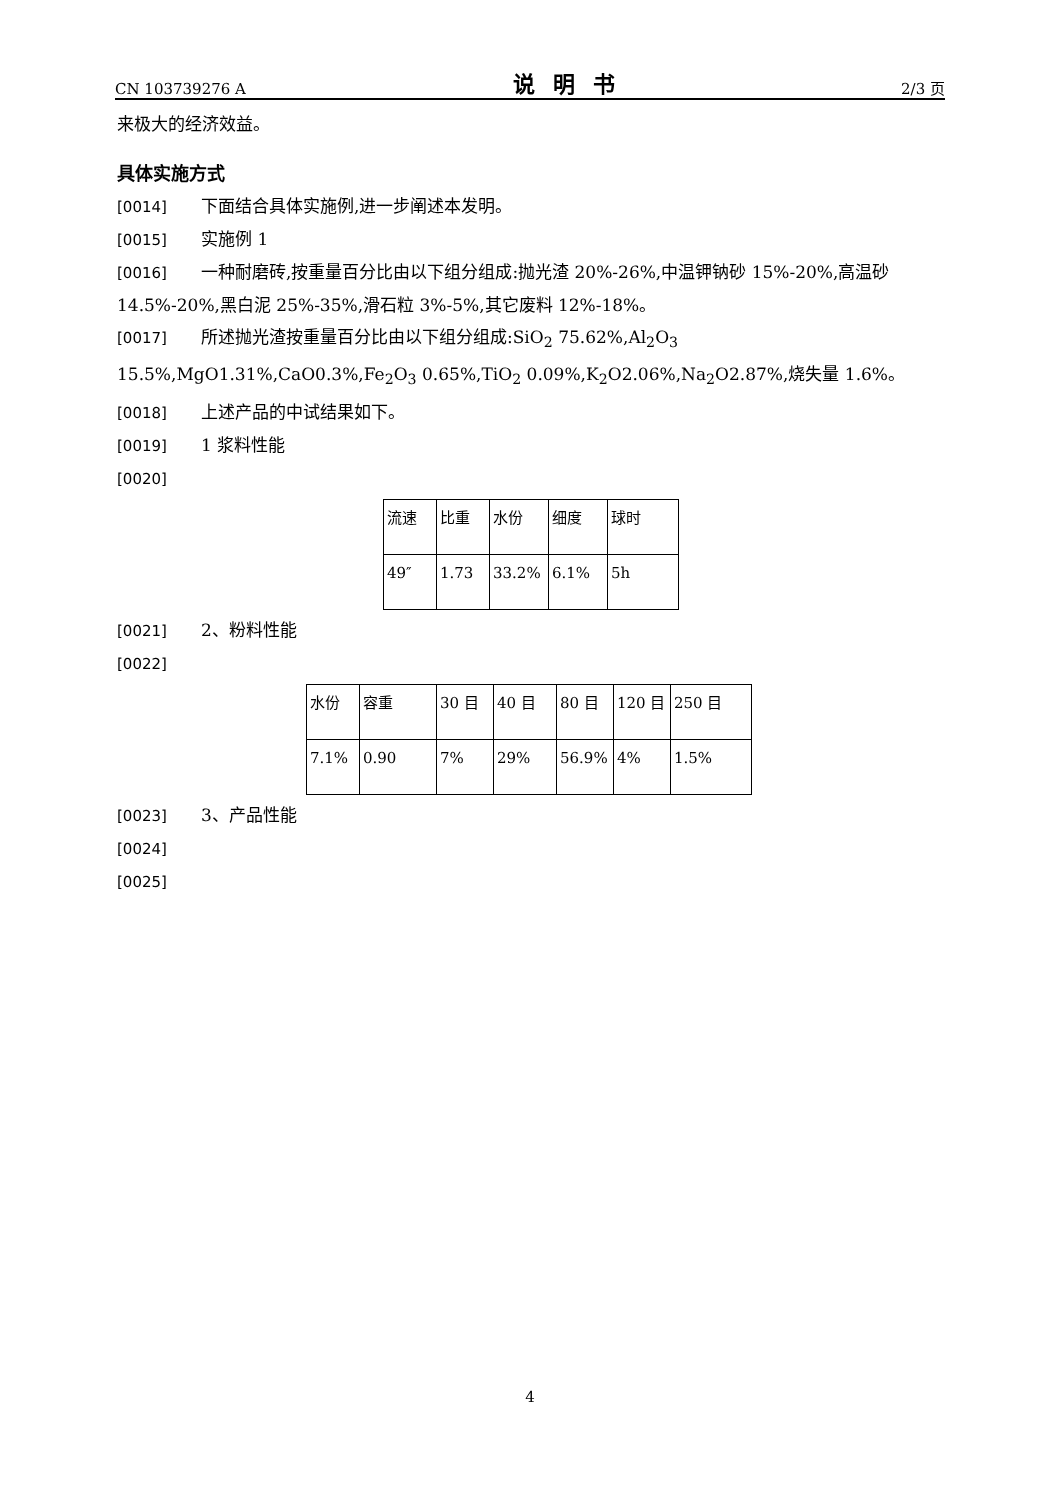CN 103739276 A 说明书 2/3 页
来极大的经济效益。
具体实施方式
[0014] 下面结合具体实施例,进一步阐述本发明。
[0015] 实施例 1
[0016] 一种耐磨砖,按重量百分比由以下组分组成:抛光渣 20%-26%,中温钾钠砂 15%-20%,高温砂 14.5%-20%,黑白泥 25%-35%,滑石粒 3%-5%,其它废料 12%-18%。
[0017] 所述抛光渣按重量百分比由以下组分组成:SiO<sub>2</sub> 75.62%,Al<sub>2</sub>O<sub>3</sub> 15.5%,MgO1.31%,CaO0.3%,Fe<sub>2</sub>O<sub>3</sub> 0.65%,TiO<sub>2</sub> 0.09%,K<sub>2</sub>O2.06%,Na<sub>2</sub>O2.87%,烧失量 1.6%。
[0018] 上述产品的中试结果如下。
[0019] 1 浆料性能
[0020]
| 流速 | 比重 | 水份 | 细度 | 球时 |
| 49″ | 1.73 | 33.2% | 6.1% | 5h |
[0021] 2、粉料性能
[0022]
| 水份 | 容重 | 30 目 | 40 目 | 80 目 | 120 目 | 250 目 |
| 7.1% | 0.90 | 7% | 29% | 56.9% | 4% | 1.5% |
[0023] 3、产品性能
[0024]
[0025]
4